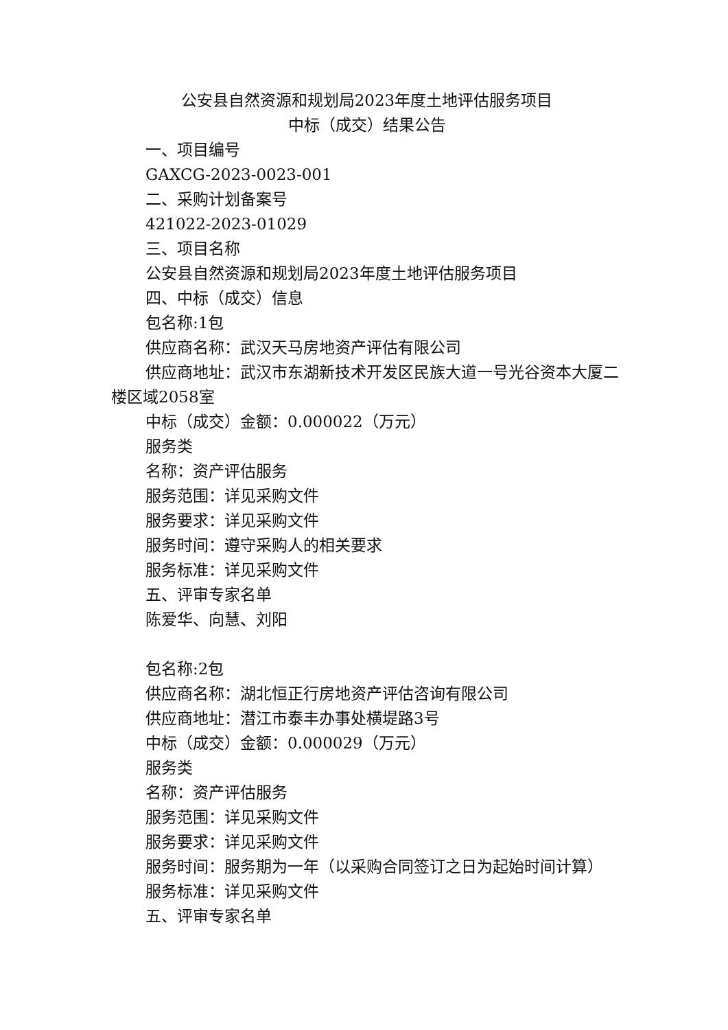公安县自然资源和规划局2023年度土地评估服务项目
中标（成交）结果公告
一、项目编号
GAXCG-2023-0023-001
二、采购计划备案号
421022-2023-01029
三、项目名称
公安县自然资源和规划局2023年度土地评估服务项目
四、中标（成交）信息
包名称:1包
供应商名称：武汉天马房地资产评估有限公司
供应商地址：武汉市东湖新技术开发区民族大道一号光谷资本大厦二楼区域2058室
中标（成交）金额：0.000022（万元）
服务类
名称：资产评估服务
服务范围：详见采购文件
服务要求：详见采购文件
服务时间：遵守采购人的相关要求
服务标准：详见采购文件
五、评审专家名单
陈爱华、向慧、刘阳
包名称:2包
供应商名称：湖北恒正行房地资产评估咨询有限公司
供应商地址：潜江市泰丰办事处横堤路3号
中标（成交）金额：0.000029（万元）
服务类
名称：资产评估服务
服务范围：详见采购文件
服务要求：详见采购文件
服务时间：服务期为一年（以采购合同签订之日为起始时间计算）
服务标准：详见采购文件
五、评审专家名单